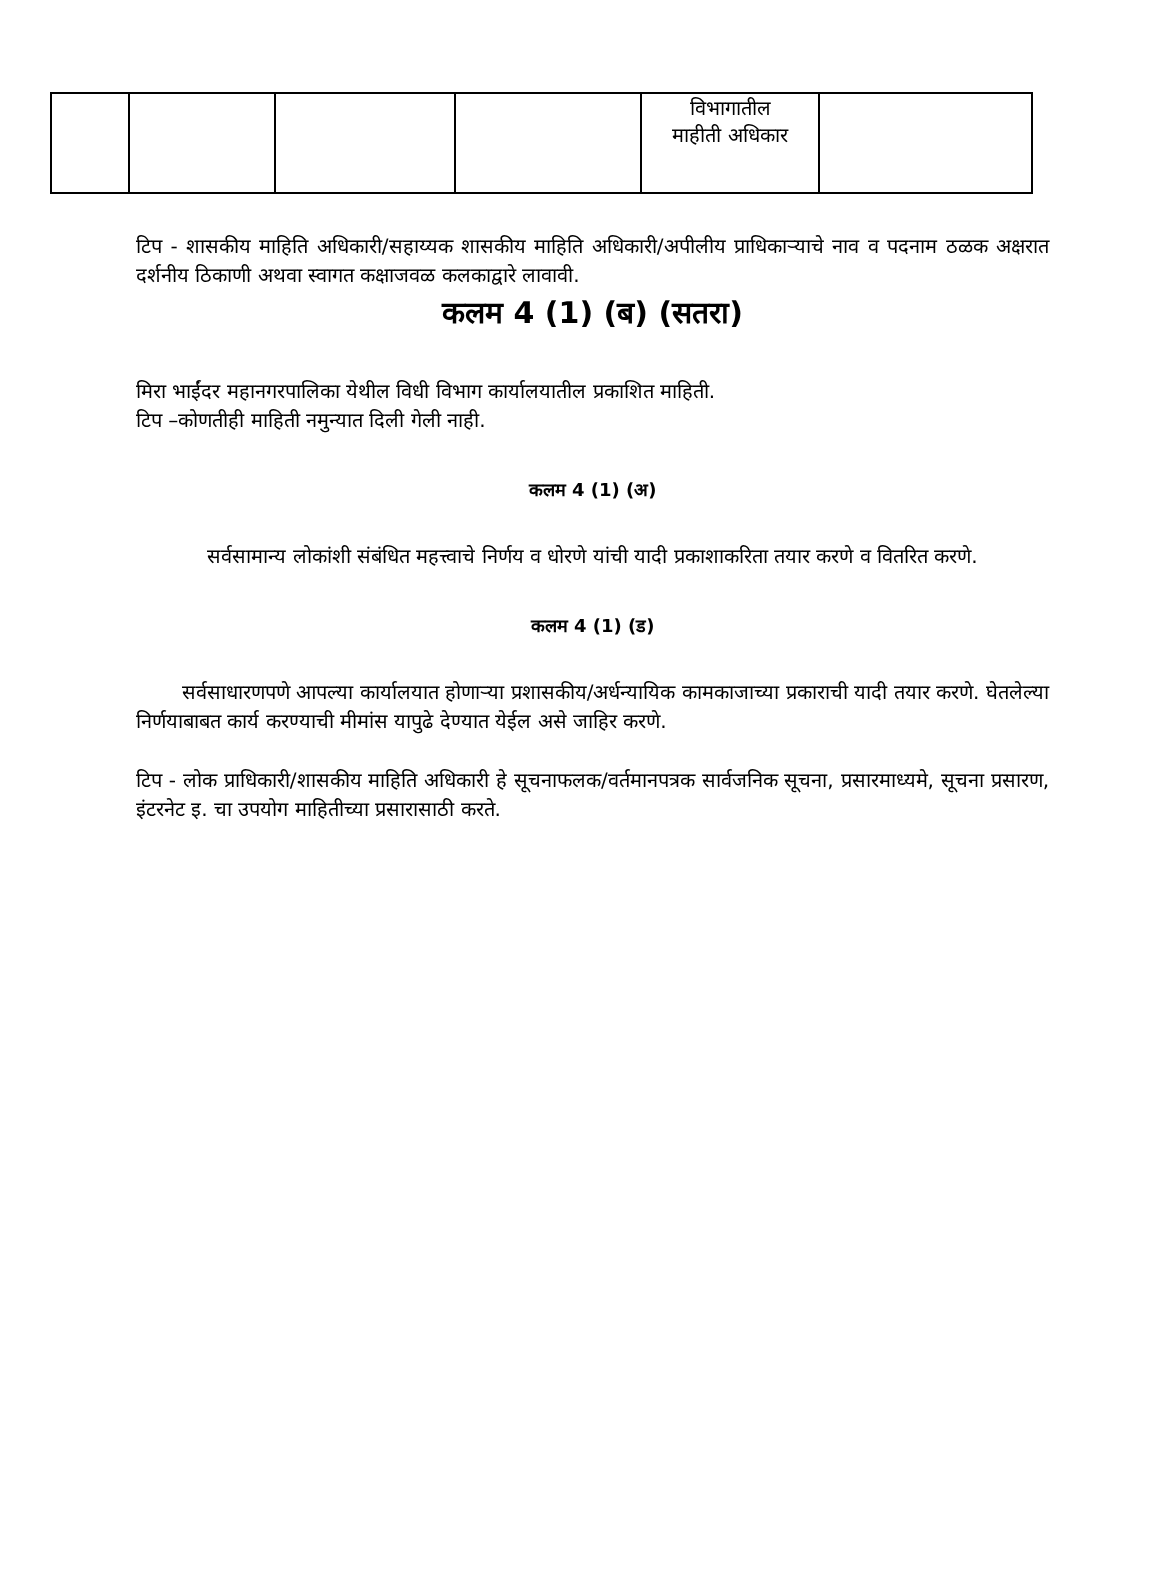| | | | | विभागातील माहीती अधिकार | |
टिप - शासकीय माहिति अधिकारी/सहाय्यक शासकीय माहिति अधिकारी/अपीलीय प्राधिकाऱ्याचे नाव व पदनाम ठळक अक्षरात दर्शनीय ठिकाणी अथवा स्वागत कक्षाजवळ कलकाद्वारे लावावी.
कलम 4 (1) (ब) (सतरा)
मिरा भाईंदर महानगरपालिका येथील विधी विभाग कार्यालयातील प्रकाशित माहिती.
टिप –कोणतीही माहिती नमुन्यात दिली गेली नाही.
कलम 4 (1) (अ)
सर्वसामान्य लोकांशी संबंधित महत्त्वाचे निर्णय व धोरणे यांची यादी प्रकाशाकरिता तयार करणे व वितरित करणे.
कलम 4 (1) (ड)
सर्वसाधारणपणे आपल्या कार्यालयात होणाऱ्या प्रशासकीय/अर्धन्यायिक कामकाजाच्या प्रकाराची यादी तयार करणे. घेतलेल्या निर्णयाबाबत कार्य करण्याची मीमांस यापुढे देण्यात येईल असे जाहिर करणे.
टिप - लोक प्राधिकारी/शासकीय माहिति अधिकारी हे सूचनाफलक/वर्तमानपत्रक सार्वजनिक सूचना, प्रसारमाध्यमे, सूचना प्रसारण, इंटरनेट इ. चा उपयोग माहितीच्या प्रसारासाठी करते.